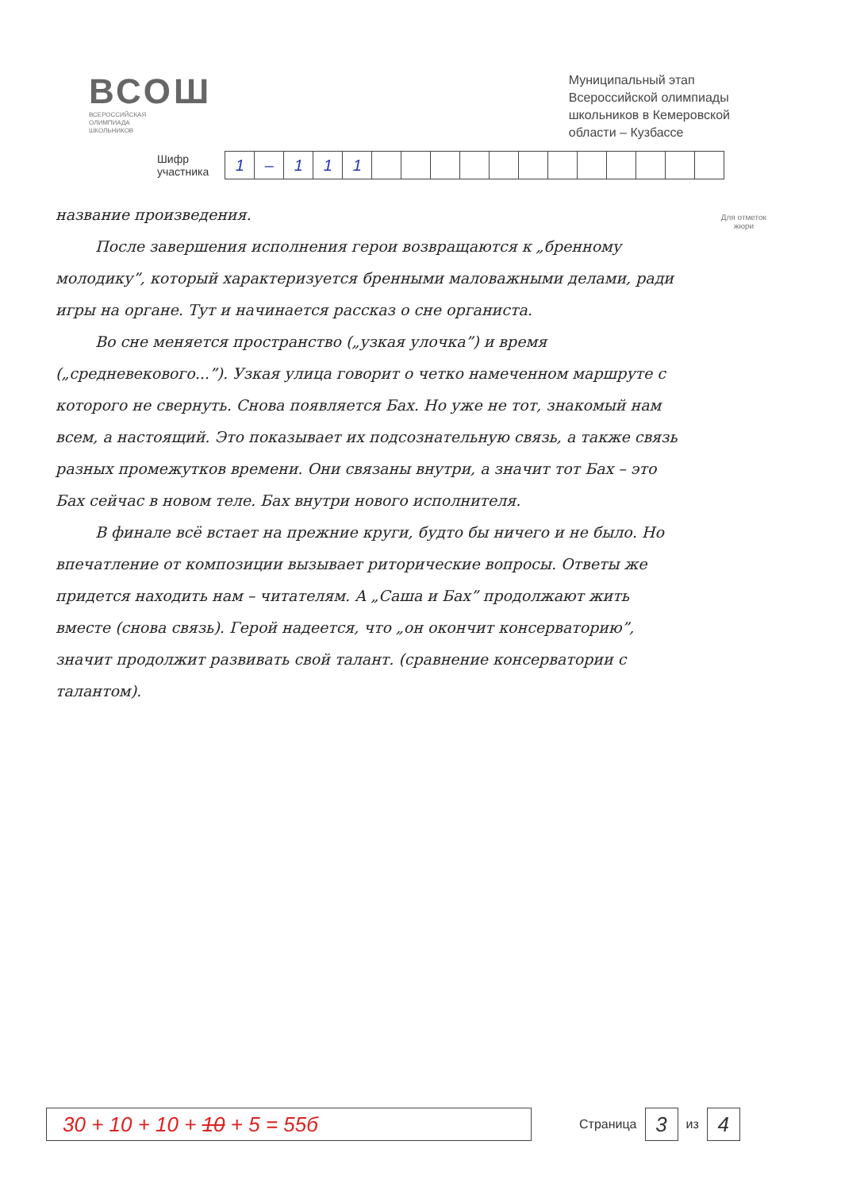ВСОШ
ВСЕРОССИЙСКАЯ
ОЛИМПИАДА
ШКОЛЬНИКОВ
Муниципальный этап
Всероссийской олимпиады
школьников в Кемеровской
области – Кузбассе
Шифр
участника
| 1 | – | 1 | 1 | 1 | | | | | | | | | | | | |
Для отметок
жюри
название произведения.
После завершения исполнения герои возвращаются к „бренному молодику”, который характеризуется бренными маловажными делами, ради игры на органе. Тут и начинается рассказ о сне органиста.
Во сне меняется пространство („узкая улочка”) и время („средневекового...”). Узкая улица говорит о четко намеченном маршруте с которого не свернуть. Снова появляется Бах. Но уже не тот, знакомый нам всем, а настоящий. Это показывает их подсознательную связь, а также связь разных промежутков времени. Они связаны внутри, а значит тот Бах – это Бах сейчас в новом теле. Бах внутри нового исполнителя.
В финале всё встает на прежние круги, будто бы ничего и не было. Но впечатление от композиции вызывает риторические вопросы. Ответы же придется находить нам – читателям. А „Саша и Бах” продолжают жить вместе (снова связь). Герой надеется, что „он окончит консерваторию”, значит продолжит развивать свой талант. (сравнение консерватории с талантом).
30 + 10 + 10 + 10 + 5 = 55б
Страница 3 из 4